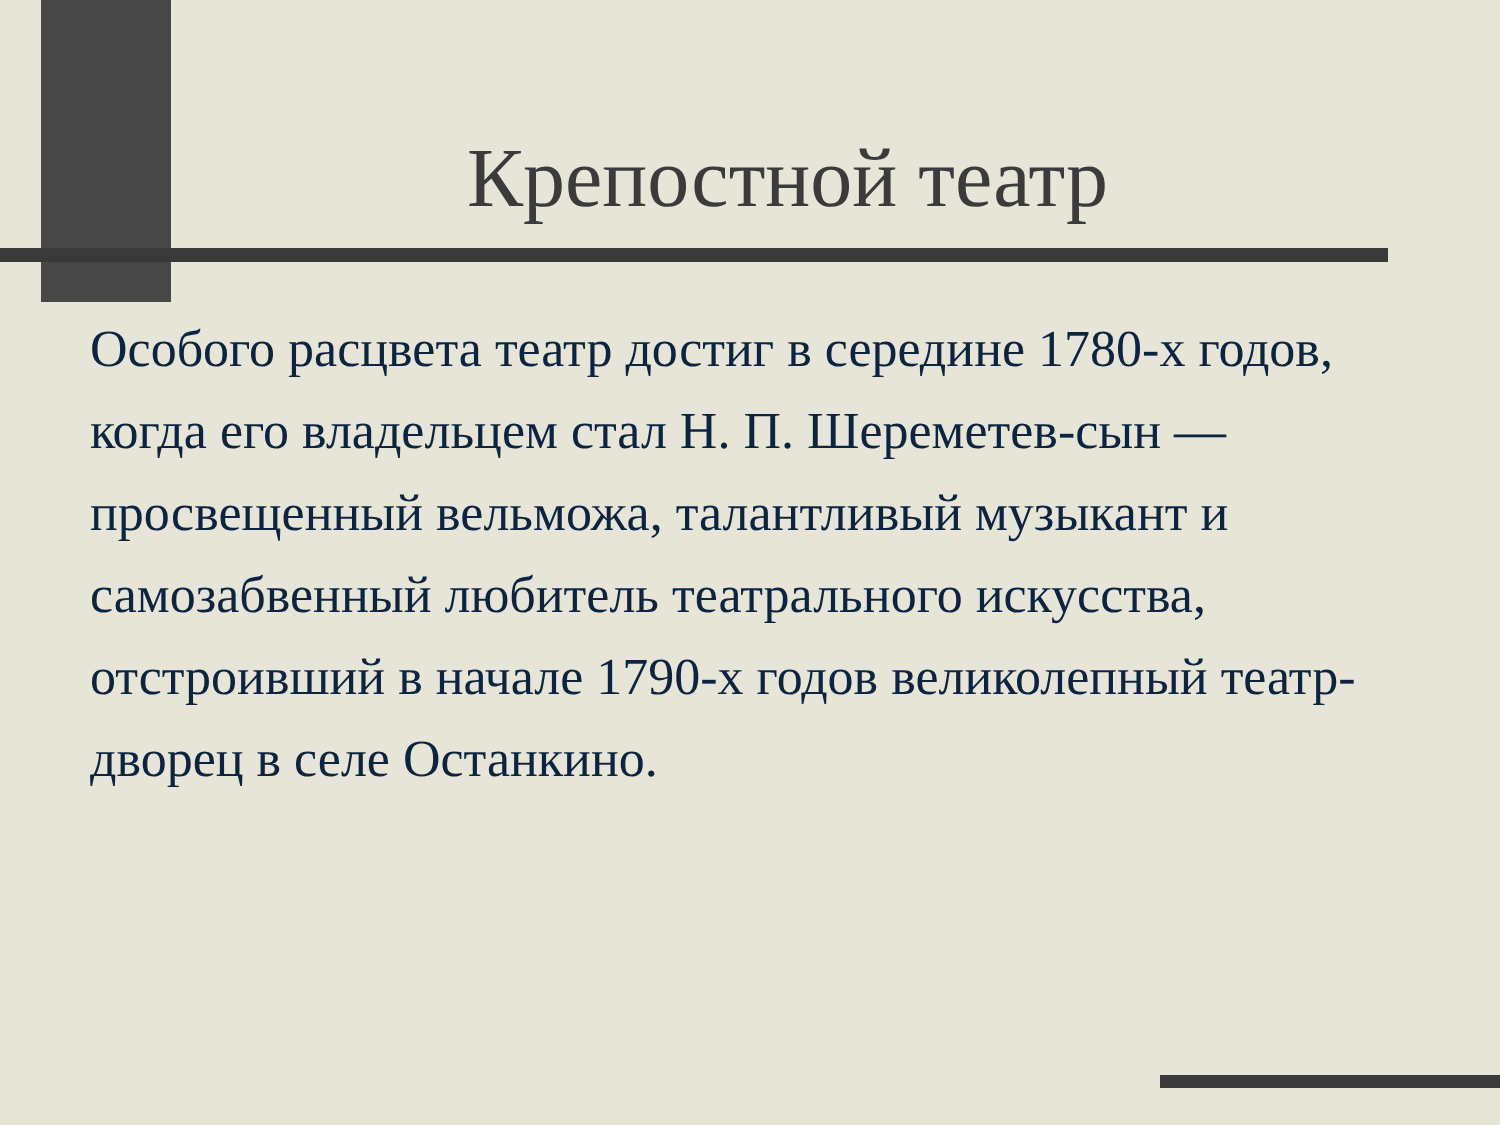Крепостной театр
Особого расцвета театр достиг в середине 1780-х годов, когда его владельцем стал Н. П. Шереметев-сын — просвещенный вельможа, талантливый музыкант и самозабвенный любитель театрального искусства, отстроивший в начале 1790-х годов великолепный театр-дворец в селе Останкино.